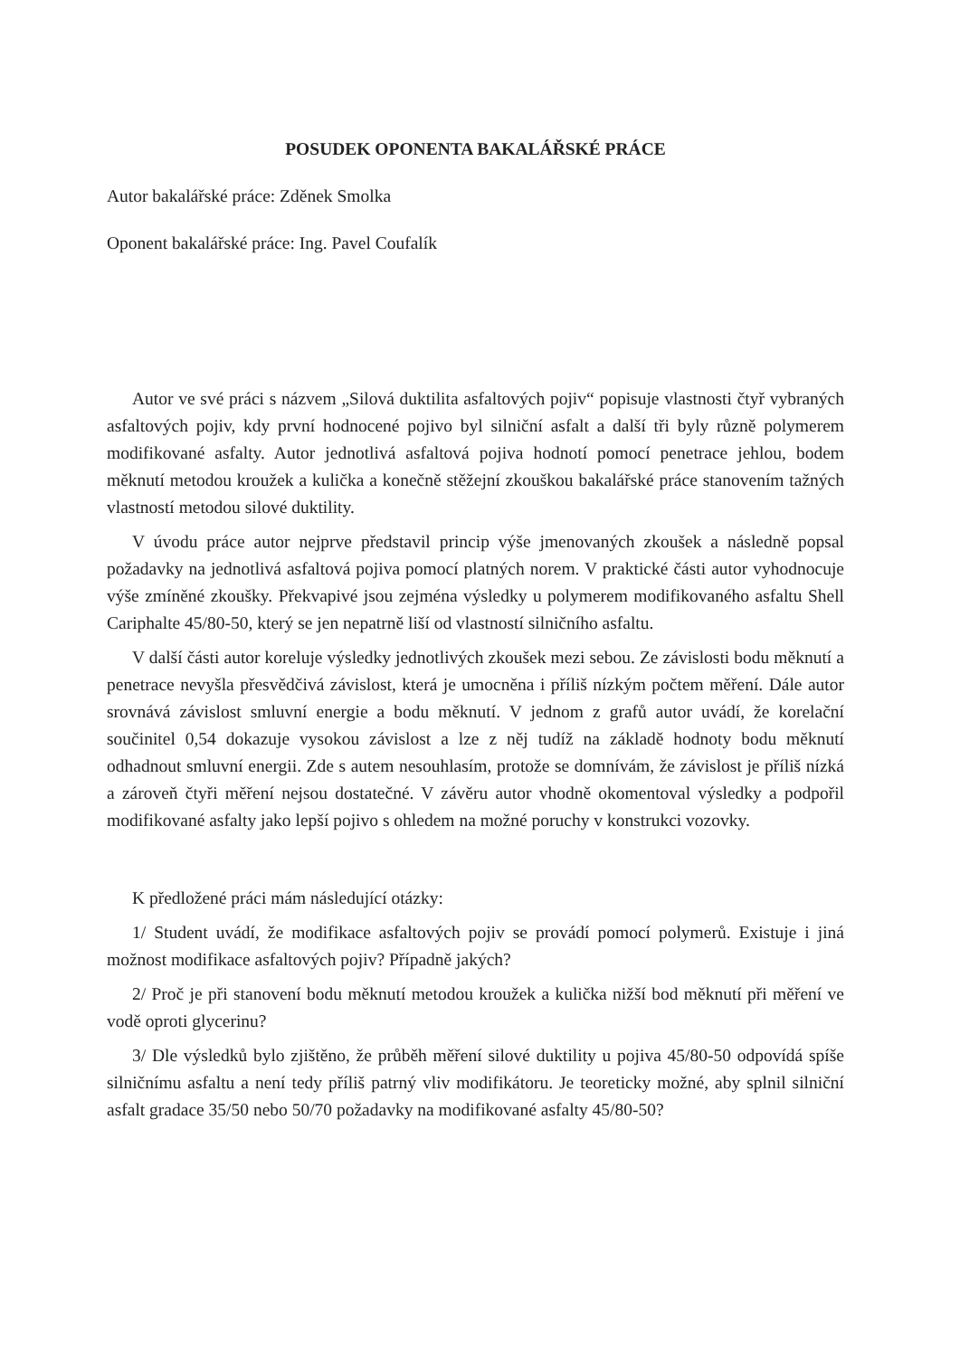POSUDEK OPONENTA BAKALÁŘSKÉ PRÁCE
Autor bakalářské práce: Zděnek Smolka
Oponent bakalářské práce: Ing. Pavel Coufalík
Autor ve své práci s názvem „Silová duktilita asfaltových pojiv“ popisuje vlastnosti čtyř vybraných asfaltových pojiv, kdy první hodnocené pojivo byl silniční asfalt a další tři byly různě polymerem modifikované asfalty. Autor jednotlivá asfaltová pojiva hodnotí pomocí penetrace jehlou, bodem měknutí metodou kroužek a kulička a konečně stěžejní zkouškou bakalářské práce stanovením tažných vlastností metodou silové duktility.
V úvodu práce autor nejprve představil princip výše jmenovaných zkoušek a následně popsal požadavky na jednotlivá asfaltová pojiva pomocí platných norem. V praktické části autor vyhodnocuje výše zmíněné zkoušky. Překvapivé jsou zejména výsledky u polymerem modifikovaného asfaltu Shell Cariphalte 45/80-50, který se jen nepatrně liší od vlastností silničního asfaltu.
V další části autor koreluje výsledky jednotlivých zkoušek mezi sebou. Ze závislosti bodu měknutí a penetrace nevyšla přesvědčivá závislost, která je umocněna i příliš nízkým počtem měření. Dále autor srovnává závislost smluvní energie a bodu měknutí. V jednom z grafů autor uvádí, že korelační součinitel 0,54 dokazuje vysokou závislost a lze z něj tudíž na základě hodnoty bodu měknutí odhadnout smluvní energii. Zde s autem nesouhlasím, protože se domnívám, že závislost je příliš nízká a zároveň čtyři měření nejsou dostatečné. V závěru autor vhodně okomentoval výsledky a podpořil modifikované asfalty jako lepší pojivo s ohledem na možné poruchy v konstrukci vozovky.
K předložené práci mám následující otázky:
1/ Student uvádí, že modifikace asfaltových pojiv se provádí pomocí polymerů. Existuje i jiná možnost modifikace asfaltových pojiv? Případně jakých?
2/ Proč je při stanovení bodu měknutí metodou kroužek a kulička nižší bod měknutí při měření ve vodě oproti glycerinu?
3/ Dle výsledků bylo zjištěno, že průběh měření silové duktility u pojiva 45/80-50 odpovídá spíše silničnímu asfaltu a není tedy příliš patrný vliv modifikátoru. Je teoreticky možné, aby splnil silniční asfalt gradace 35/50 nebo 50/70 požadavky na modifikované asfalty 45/80-50?